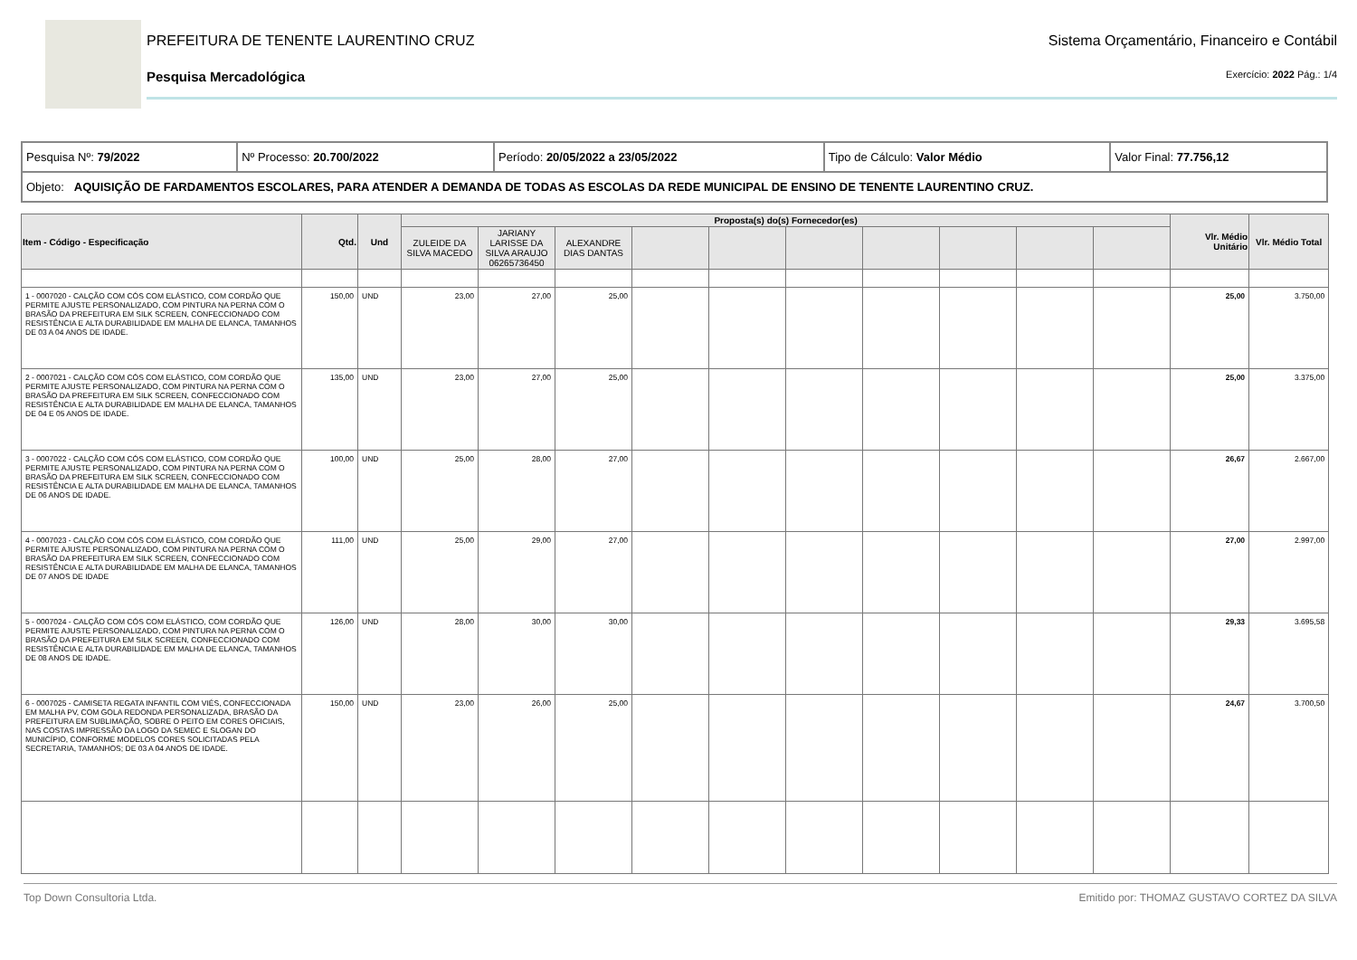PREFEITURA DE TENENTE LAURENTINO CRUZ Sistema Orçamentário, Financeiro e Contábil
Pesquisa Mercadológica Exercício: 2022 Pág.: 1/4
| Pesquisa Nº: 79/2022 | Nº Processo: 20.700/2022 | Período: 20/05/2022 a 23/05/2022 | Tipo de Cálculo: Valor Médio | Valor Final: 77.756,12 |
| Objeto: AQUISIÇÃO DE FARDAMENTOS ESCOLARES, PARA ATENDER A DEMANDA DE TODAS AS ESCOLAS DA REDE MUNICIPAL DE ENSINO DE TENENTE LAURENTINO CRUZ. | | | | |
| Item - Código - Especificação | Qtd. | Und | Proposta(s) do(s) Fornecedor(es) | | | | | | | | | | Vlr. Médio Unitário | Vlr. Médio Total |
| --- | --- | --- | --- | --- | --- | --- | --- | --- | --- | --- | --- | --- | --- | --- |
| | | | ZULEIDE DA SILVA MACEDO | JARIANY LARISSE DA SILVA ARAUJO 06265736450 | ALEXANDRE DIAS DANTAS | | | | | | | | | |
| 1 - 0007020 - CALÇÃO COM CÓS COM ELÁSTICO, COM CORDÃO QUE PERMITE AJUSTE PERSONALIZADO, COM PINTURA NA PERNA COM O BRASÃO DA PREFEITURA EM SILK SCREEN, CONFECCIONADO COM RESISTÊNCIA E ALTA DURABILIDADE EM MALHA DE ELANCA, TAMANHOS DE 03 A 04 ANOS DE IDADE. | 150,00 | UND | 23,00 | 27,00 | 25,00 | | | | | | | | 25,00 | 3.750,00 |
| 2 - 0007021 - CALÇÃO COM CÓS COM ELÁSTICO, COM CORDÃO QUE PERMITE AJUSTE PERSONALIZADO, COM PINTURA NA PERNA COM O BRASÃO DA PREFEITURA EM SILK SCREEN, CONFECCIONADO COM RESISTÊNCIA E ALTA DURABILIDADE EM MALHA DE ELANCA, TAMANHOS DE 04 E 05 ANOS DE IDADE. | 135,00 | UND | 23,00 | 27,00 | 25,00 | | | | | | | | 25,00 | 3.375,00 |
| 3 - 0007022 - CALÇÃO COM CÓS COM ELÁSTICO, COM CORDÃO QUE PERMITE AJUSTE PERSONALIZADO, COM PINTURA NA PERNA COM O BRASÃO DA PREFEITURA EM SILK SCREEN, CONFECCIONADO COM RESISTÊNCIA E ALTA DURABILIDADE EM MALHA DE ELANCA, TAMANHOS DE 06 ANOS DE IDADE. | 100,00 | UND | 25,00 | 28,00 | 27,00 | | | | | | | | 26,67 | 2.667,00 |
| 4 - 0007023 - CALÇÃO COM CÓS COM ELÁSTICO, COM CORDÃO QUE PERMITE AJUSTE PERSONALIZADO, COM PINTURA NA PERNA COM O BRASÃO DA PREFEITURA EM SILK SCREEN, CONFECCIONADO COM RESISTÊNCIA E ALTA DURABILIDADE EM MALHA DE ELANCA, TAMANHOS DE 07 ANOS DE IDADE | 111,00 | UND | 25,00 | 29,00 | 27,00 | | | | | | | | 27,00 | 2.997,00 |
| 5 - 0007024 - CALÇÃO COM CÓS COM ELÁSTICO, COM CORDÃO QUE PERMITE AJUSTE PERSONALIZADO, COM PINTURA NA PERNA COM O BRASÃO DA PREFEITURA EM SILK SCREEN, CONFECCIONADO COM RESISTÊNCIA E ALTA DURABILIDADE EM MALHA DE ELANCA, TAMANHOS DE 08 ANOS DE IDADE. | 126,00 | UND | 28,00 | 30,00 | 30,00 | | | | | | | | 29,33 | 3.695,58 |
| 6 - 0007025 - CAMISETA REGATA INFANTIL COM VIÉS, CONFECCIONADA EM MALHA PV, COM GOLA REDONDA PERSONALIZADA, BRASÃO DA PREFEITURA EM SUBLIMAÇÃO, SOBRE O PEITO EM CORES OFICIAIS, NAS COSTAS IMPRESSÃO DA LOGO DA SEMEC E SLOGAN DO MUNICÍPIO, CONFORME MODELOS CORES SOLICITADAS PELA SECRETARIA, TAMANHOS; DE 03 A 04 ANOS DE IDADE. | 150,00 | UND | 23,00 | 26,00 | 25,00 | | | | | | | | 24,67 | 3.700,50 |
Top Down Consultoria Ltda. Emitido por: THOMAZ GUSTAVO CORTEZ DA SILVA